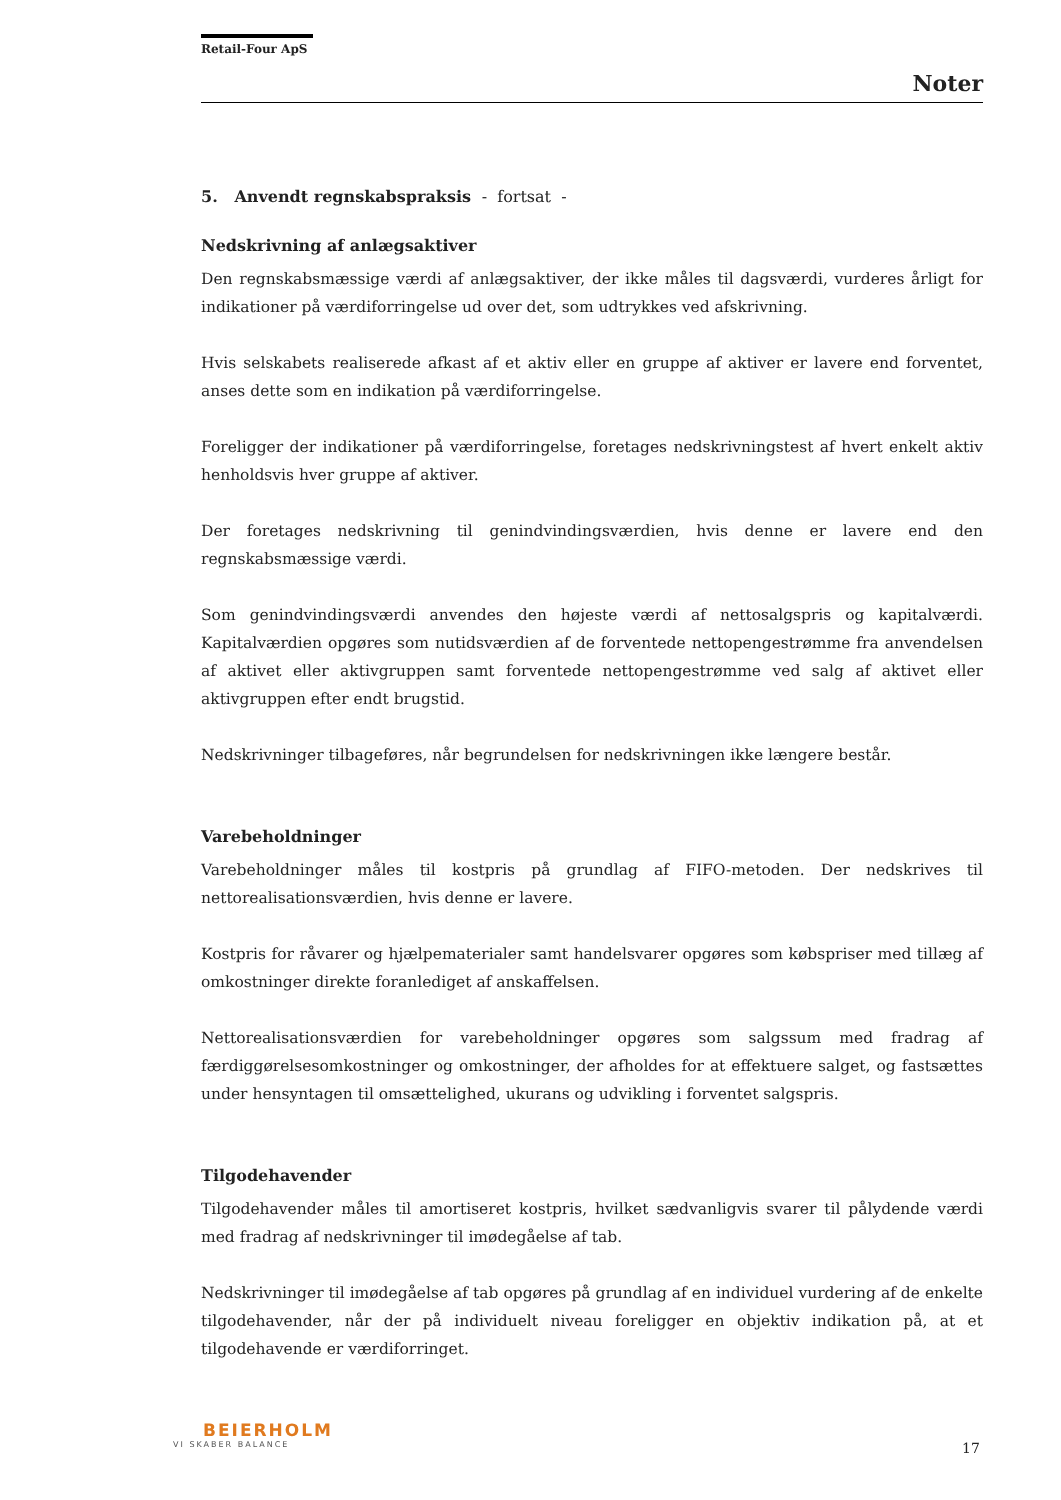Retail-Four ApS
Noter
5. Anvendt regnskabspraksis - fortsat -
Nedskrivning af anlægsaktiver
Den regnskabsmæssige værdi af anlægsaktiver, der ikke måles til dagsværdi, vurderes årligt for indikationer på værdiforringelse ud over det, som udtrykkes ved afskrivning.
Hvis selskabets realiserede afkast af et aktiv eller en gruppe af aktiver er lavere end forventet, anses dette som en indikation på værdiforringelse.
Foreligger der indikationer på værdiforringelse, foretages nedskrivningstest af hvert enkelt aktiv henholdsvis hver gruppe af aktiver.
Der foretages nedskrivning til genindvindingsværdien, hvis denne er lavere end den regnskabsmæssige værdi.
Som genindvindingsværdi anvendes den højeste værdi af nettosalgspris og kapitalværdi. Kapitalværdien opgøres som nutidsværdien af de forventede nettopengestrømme fra anvendelsen af aktivet eller aktivgruppen samt forventede nettopengestrømme ved salg af aktivet eller aktivgruppen efter endt brugstid.
Nedskrivninger tilbageføres, når begrundelsen for nedskrivningen ikke længere består.
Varebeholdninger
Varebeholdninger måles til kostpris på grundlag af FIFO-metoden. Der nedskrives til nettorealisationsværdien, hvis denne er lavere.
Kostpris for råvarer og hjælpematerialer samt handelsvarer opgøres som købspriser med tillæg af omkostninger direkte foranlediget af anskaffelsen.
Nettorealisationsværdien for varebeholdninger opgøres som salgssum med fradrag af færdiggørelsesomkostninger og omkostninger, der afholdes for at effektuere salget, og fastsættes under hensyntagen til omsættelighed, ukurans og udvikling i forventet salgspris.
Tilgodehavender
Tilgodehavender måles til amortiseret kostpris, hvilket sædvanligvis svarer til pålydende værdi med fradrag af nedskrivninger til imødegåelse af tab.
Nedskrivninger til imødegåelse af tab opgøres på grundlag af en individuel vurdering af de enkelte tilgodehavender, når der på individuelt niveau foreligger en objektiv indikation på, at et tilgodehavende er værdiforringet.
BEIERHOLM
VI SKABER BALANCE
17